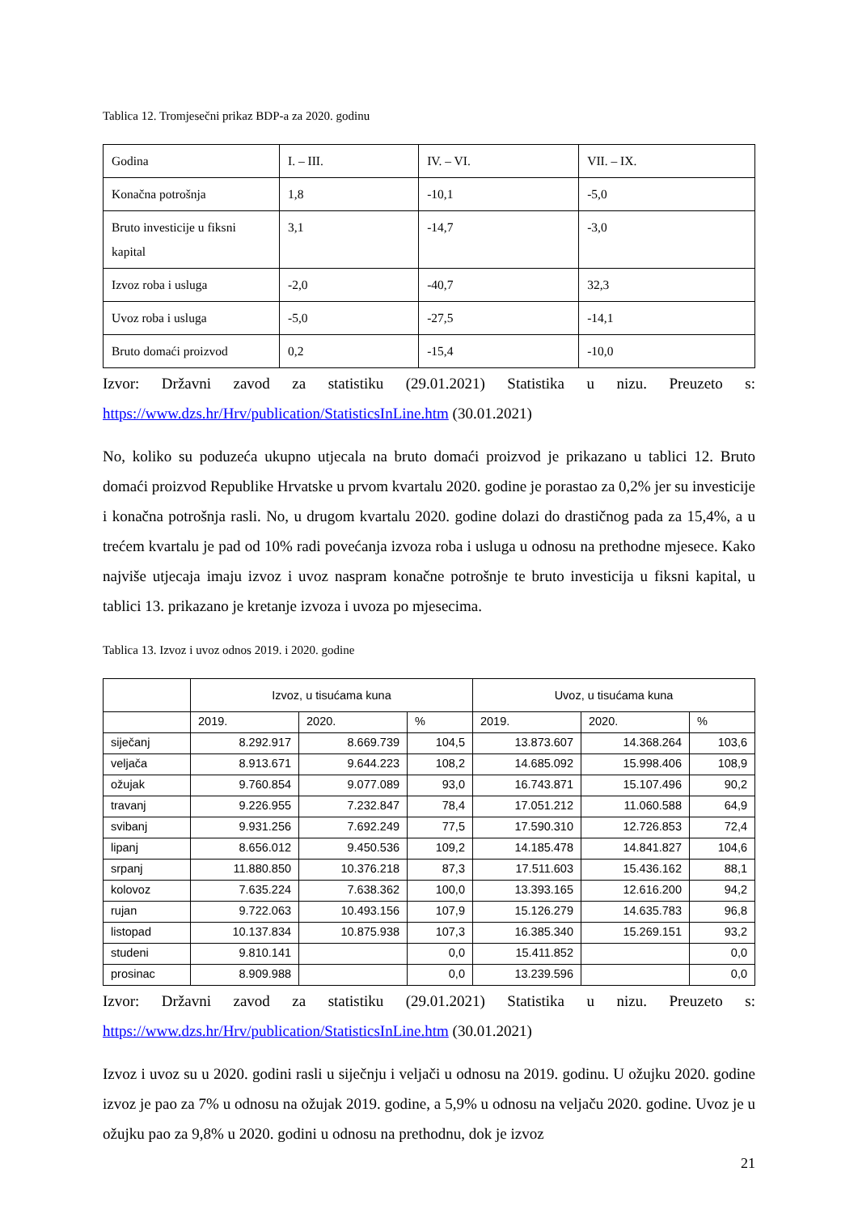Tablica 12. Tromjesečni prikaz BDP-a za 2020. godinu
| Godina | I. – III. | IV. – VI. | VII. – IX. |
| Konačna potrošnja | 1,8 | -10,1 | -5,0 |
| Bruto investicije u fiksni kapital | 3,1 | -14,7 | -3,0 |
| Izvoz roba i usluga | -2,0 | -40,7 | 32,3 |
| Uvoz roba i usluga | -5,0 | -27,5 | -14,1 |
| Bruto domaći proizvod | 0,2 | -15,4 | -10,0 |
Izvor: Državni zavod za statistiku (29.01.2021) Statistika u nizu. Preuzeto s: https://www.dzs.hr/Hrv/publication/StatisticsInLine.htm (30.01.2021)
No, koliko su poduzeća ukupno utjecala na bruto domaći proizvod je prikazano u tablici 12. Bruto domaći proizvod Republike Hrvatske u prvom kvartalu 2020. godine je porastao za 0,2% jer su investicije i konačna potrošnja rasli. No, u drugom kvartalu 2020. godine dolazi do drastičnog pada za 15,4%, a u trećem kvartalu je pad od 10% radi povećanja izvoza roba i usluga u odnosu na prethodne mjesece. Kako najviše utjecaja imaju izvoz i uvoz naspram konačne potrošnje te bruto investicija u fiksni kapital, u tablici 13. prikazano je kretanje izvoza i uvoza po mjesecima.
Tablica 13. Izvoz i uvoz odnos 2019. i 2020. godine
| | Izvoz, u tisućama kuna | | | Uvoz, u tisućama kuna | | |
| --- | --- | --- | --- | --- | --- | --- |
| | 2019. | 2020. | % | 2019. | 2020. | % |
| siječanj | 8.292.917 | 8.669.739 | 104,5 | 13.873.607 | 14.368.264 | 103,6 |
| veljača | 8.913.671 | 9.644.223 | 108,2 | 14.685.092 | 15.998.406 | 108,9 |
| ožujak | 9.760.854 | 9.077.089 | 93,0 | 16.743.871 | 15.107.496 | 90,2 |
| travanj | 9.226.955 | 7.232.847 | 78,4 | 17.051.212 | 11.060.588 | 64,9 |
| svibanj | 9.931.256 | 7.692.249 | 77,5 | 17.590.310 | 12.726.853 | 72,4 |
| lipanj | 8.656.012 | 9.450.536 | 109,2 | 14.185.478 | 14.841.827 | 104,6 |
| srpanj | 11.880.850 | 10.376.218 | 87,3 | 17.511.603 | 15.436.162 | 88,1 |
| kolovoz | 7.635.224 | 7.638.362 | 100,0 | 13.393.165 | 12.616.200 | 94,2 |
| rujan | 9.722.063 | 10.493.156 | 107,9 | 15.126.279 | 14.635.783 | 96,8 |
| listopad | 10.137.834 | 10.875.938 | 107,3 | 16.385.340 | 15.269.151 | 93,2 |
| studeni | 9.810.141 | | 0,0 | 15.411.852 | | 0,0 |
| prosinac | 8.909.988 | | 0,0 | 13.239.596 | | 0,0 |
Izvor: Državni zavod za statistiku (29.01.2021) Statistika u nizu. Preuzeto s: https://www.dzs.hr/Hrv/publication/StatisticsInLine.htm (30.01.2021)
Izvoz i uvoz su u 2020. godini rasli u siječnju i veljači u odnosu na 2019. godinu. U ožujku 2020. godine izvoz je pao za 7% u odnosu na ožujak 2019. godine, a 5,9% u odnosu na veljaču 2020. godine. Uvoz je u ožujku pao za 9,8% u 2020. godini u odnosu na prethodnu, dok je izvoz
21